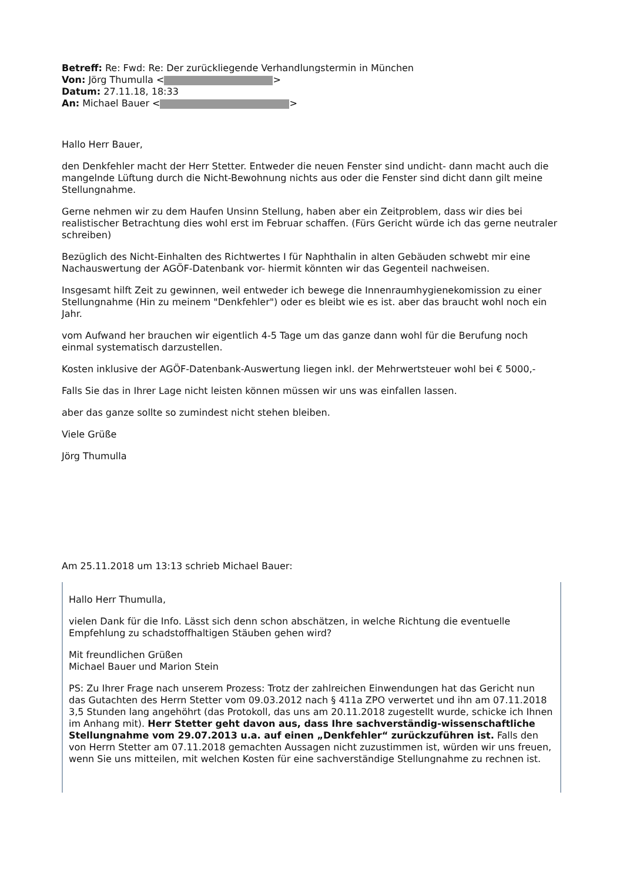Betreff: Re: Fwd: Re: Der zurückliegende Verhandlungstermin in München
Von: Jörg Thumulla < >
Datum: 27.11.18, 18:33
An: Michael Bauer < >
Hallo Herr Bauer,
den Denkfehler macht der Herr Stetter. Entweder die neuen Fenster sind undicht- dann macht auch die mangelnde Lüftung durch die Nicht-Bewohnung nichts aus oder die Fenster sind dicht dann gilt meine Stellungnahme.
Gerne nehmen wir zu dem Haufen Unsinn Stellung, haben aber ein Zeitproblem, dass wir dies bei realistischer Betrachtung dies wohl erst im Februar schaffen. (Fürs Gericht würde ich das gerne neutraler schreiben)
Bezüglich des Nicht-Einhalten des Richtwertes I für Naphthalin in alten Gebäuden schwebt mir eine Nachauswertung der AGÖF-Datenbank vor- hiermit könnten wir das Gegenteil nachweisen.
Insgesamt hilft Zeit zu gewinnen, weil entweder ich bewege die Innenraumhygienekomission zu einer Stellungnahme (Hin zu meinem "Denkfehler") oder es bleibt wie es ist. aber das braucht wohl noch ein Jahr.
vom Aufwand her brauchen wir eigentlich 4-5 Tage um das ganze dann wohl für die Berufung noch einmal systematisch darzustellen.
Kosten inklusive der AGÖF-Datenbank-Auswertung liegen inkl. der Mehrwertsteuer wohl bei € 5000,-
Falls Sie das in Ihrer Lage nicht leisten können müssen wir uns was einfallen lassen.
aber das ganze sollte so zumindest nicht stehen bleiben.
Viele Grüße
Jörg Thumulla
Am 25.11.2018 um 13:13 schrieb Michael Bauer:
Hallo Herr Thumulla,
vielen Dank für die Info. Lässt sich denn schon abschätzen, in welche Richtung die eventuelle Empfehlung zu schadstoffhaltigen Stäuben gehen wird?
Mit freundlichen Grüßen
Michael Bauer und Marion Stein
PS: Zu Ihrer Frage nach unserem Prozess: Trotz der zahlreichen Einwendungen hat das Gericht nun das Gutachten des Herrn Stetter vom 09.03.2012 nach § 411a ZPO verwertet und ihn am 07.11.2018 3,5 Stunden lang angehöhrt (das Protokoll, das uns am 20.11.2018 zugestellt wurde, schicke ich Ihnen im Anhang mit). Herr Stetter geht davon aus, dass Ihre sachverständig-wissenschaftliche Stellungnahme vom 29.07.2013 u.a. auf einen „Denkfehler“ zurückzuführen ist. Falls den von Herrn Stetter am 07.11.2018 gemachten Aussagen nicht zuzustimmen ist, würden wir uns freuen, wenn Sie uns mitteilen, mit welchen Kosten für eine sachverständige Stellungnahme zu rechnen ist.